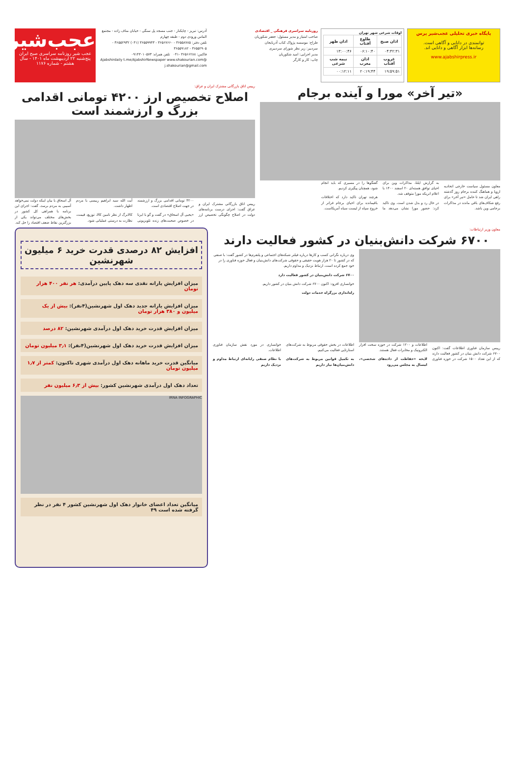پایگاه خبری تحلیلی عجب‌شیر پرس
توانمندی در دانایی و آگاهی است.
رسانه‌ها ابزار آگاهی و دانایی اند.
www.ajabshirpress.ir
اوقات شرعی شهر تهران
| اذان صبح | طلوع آفتاب | اذان ظهر |
| --- | --- | --- |
| ۰۴:۴۲:۳۱ | ۰۶:۱۰:۴۰ | ۱۳:۰۰:۴۶ |
| غروب آفتاب | اذان مغرب | نیمه شب شرعی |
| ۱۹:۵۹:۵۱ | ۲۰:۱۹:۴۴ | ۰۰:۱۲:۱۱ |
روزنامه سراسری فرهنگی _ اقتصادی
صاحب امتیاز و مدیر مسئول: جعفر شکوریان
طراح: موسسه پژواک کتاب آذربایجان
سردبیر: زیر نظر شورای سردبیری
مدیر اجرایی: امید شکوریان
چاپ: کار و کارگر
آدرس: تبریز - چایکنار - جنب مسجد پل سنگی - خیابان مناف زاده - مجتمع الماس ورودی دوم - طبقه چهارم
تلفن دفتر: ۳۶۵۵۸۷۸۵ - ۳۶۵۶۷۶۶۰ - ۳۶۵۵۹۹۴۳ (۰۴۱) ۳۶۵۵۲۹۳۲ - ۳۶۵۵۲۹۰۵ - ۳۶۵۵۹۱۸۲
فاکس: ۳۶۵۶۶۲۸۸ -۰۴۱ تلفن همراه: ۰۹۱۴۳۰۱۰۵۷۳
@Ajabshirdaily t.me/AjabshirNewspaper www.shakourian.com j.shakourian@gmail.com
عجب‌شیر
عجب شیر روزنامه سراسری صبح ایران
پنج‌شنبه ۲۲ اردیبهشت ماه ۱۴۰۱ - سال هشتم - شماره ۱۱۷۶
«تیر آخر» مورا و آینده برجام
معاون مسئول سیاست خارجی اتحادیه اروپا و هماهنگ کننده برجام روز گذشته راهی ایران شد تا حامل «تیر آخر» برای رفع شکاف‌های باقی مانده در مذاکرات برجامی وین باشد.
به گزارش ایلنا، مذاکرات وین برای احیای توافق هسته‌ای ۲۰ اسفند ۱۴۰۰ با اعلام انریکه مورا متوقف شد.
در حال رد و بدل شدن است. وی تاکید کرد: حضور مورا نشان می‌دهد ما گفتگوها را در مسیری که باید انجام شود، همچنان پیگیری کردیم.
هرچند تهران تاکید دارد که اختلافات باقیمانده برای احیای برجام فراتر از خروج سپاه از لیست سیاه آمریکاست.
رییس اتاق بازرگانی مشترک ایران و عراق:
اصلاح تخصیص ارز ۴۲۰۰ تومانی اقدامی بزرگ و ارزشمند است
رییس اتاق بازرگانی مشترک ایران و عراق گفت: اجرای درست برنامه‌های دولت در اصلاح چگونگی تخصیص ارز ۴۲۰۰ تومانی اقدامی بزرگ و ارزشمند در جهت اصلاح اقتصادی است.
«یحیی آل اسحاق» در گفت و گو با ایرنا در خصوص صحبت‌های زنده تلویزیونی آیت الله سید ابراهیم رییسی با مردم اظهار داشت.
کالابرگ از نظر تامین کالا، توزیع، قیمت، نظارت به درستی عملیاتی شود.
آل اسحاق با بیان اینکه دولت نمی‌خواهد آسیبی به مردم برسد، گفت: اجرای این برنامه با همراهی کل کشور در بخش‌های مختلف می‌تواند یکی از بزرگترین نقاط ضعف اقتصاد را حل کند.
معاون وزیر ارتباطات:
۶۷۰۰ شرکت دانش‌بنیان در کشور فعالیت دارند
وی درباره نگرانی کسب و کارها درباره فیلتر شبکه‌های اجتماعی و پلتفرم‌ها در کشور گفت: با صنفی که در کشور تا ۲۰ هزار هویت حقیقی و حقوقی شرکت‌های دانش‌بنیان و فعال حوزه فناوری را در خود جمع کرده است، ارتباط نزدیک و مداوم داریم.
۶۷۰۰ شرکت دانش‌بنیان در کشور فعالیت دارد
خوانساری افزود: اکنون ۶۷۰۰ شرکت دانش بنیان در کشور داریم.
راه‌اندازی بزرگراه خدمات دولت
رییس سازمان فناوری اطلاعات گفت: اکنون ۶۷۰۰ شرکت دانش بنیان در کشور فعالیت دارند که از این تعداد ۱۵۰۰ شرکت در حوزه فناوری اطلاعات و ۱۲۰۰ شرکت در حوزه سخت افزار الکترونیک و مخابرات فعال هستند.
لایحه «حفاظت از داده‌های شخصی»، امسال به مجلس می‌رود
اطلاعات در بخش حقوقی مربوط به شرکت‌های استارتاپی فعالیت می‌کنیم.
به تکمیل قوانین مربوط به شرکت‌های دانش‌بنیان‌ها نیاز داریم
خوانساری در مورد نقش سازمان فناوری اطلاعات.
با نظام صنفی رایانه‌ای ارتباط مداوم و نزدیک داریم
افزایش ۸۲ درصدی قدرت خرید ۶ میلیون شهرنشین
میزان افزایش یارانه نقدی سه دهک پایین درآمدی: هر نفر ۴۰۰ هزار تومان
میزان افزایش یارانه جدید دهک اول شهرنشین(۴نفر): بیش از یک میلیون و ۳۸۰ هزار تومان
میزان افزایش قدرت خرید دهک اول درآمدی شهرنشین: ۸۲ درصد
میزان افزایش قدرت خرید دهک اول شهرنشین(۴نفر): ۳٫۱ میلیون تومان
میانگین قدرت خرید ماهانه دهک اول درآمدی شهری تاکنون: کمتر از ۱٫۷ میلیون تومان
تعداد دهک اول درآمدی شهرنشین کشور: بیش از ۶٫۳ میلیون نفر
IRNA INFOGRAPHIC
میانگین تعداد اعضای خانوار دهک اول شهرنشین کشور ۴ نفر در نظر گرفته شده است ۴۹